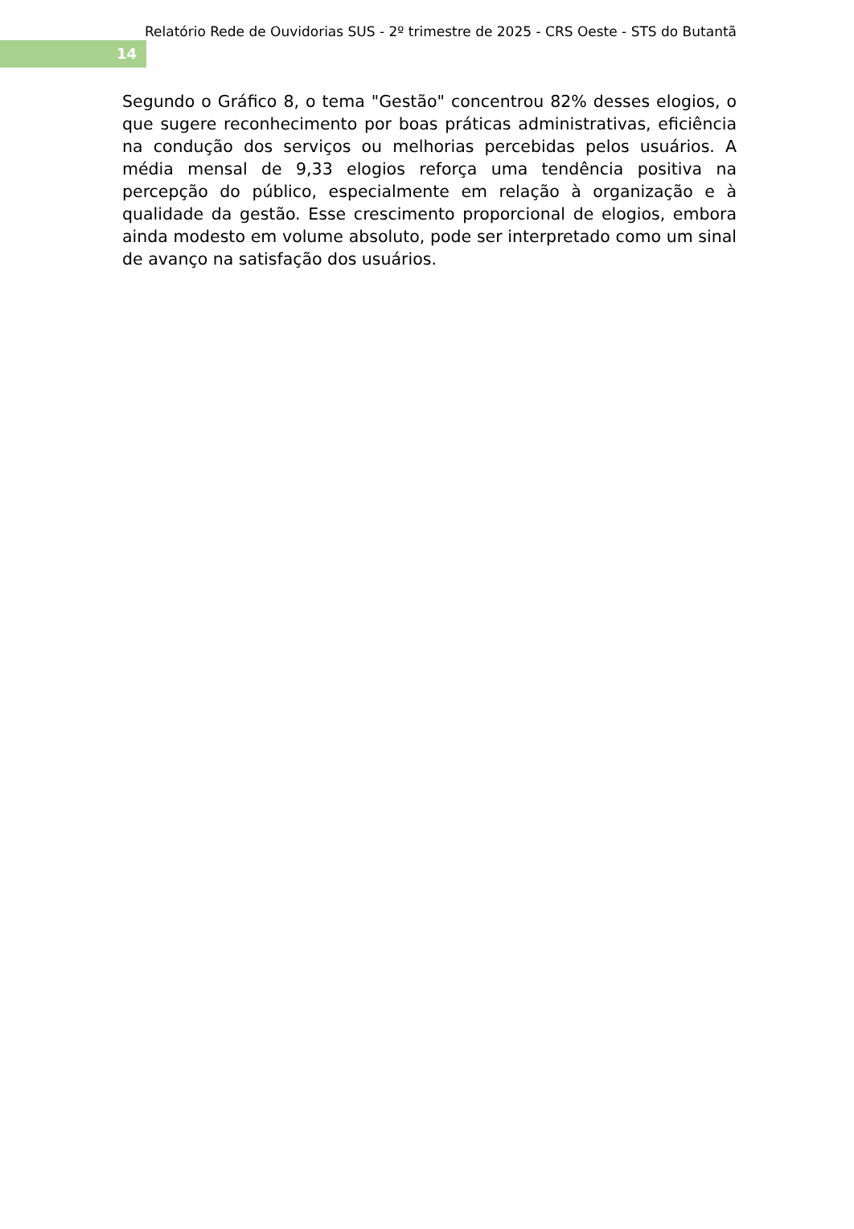Relatório Rede de Ouvidorias SUS - 2º trimestre de 2025 - CRS Oeste - STS do Butantã
14
Segundo o Gráfico 8, o tema "Gestão" concentrou 82% desses elogios, o que sugere reconhecimento por boas práticas administrativas, eficiência na condução dos serviços ou melhorias percebidas pelos usuários. A média mensal de 9,33 elogios reforça uma tendência positiva na percepção do público, especialmente em relação à organização e à qualidade da gestão. Esse crescimento proporcional de elogios, embora ainda modesto em volume absoluto, pode ser interpretado como um sinal de avanço na satisfação dos usuários.